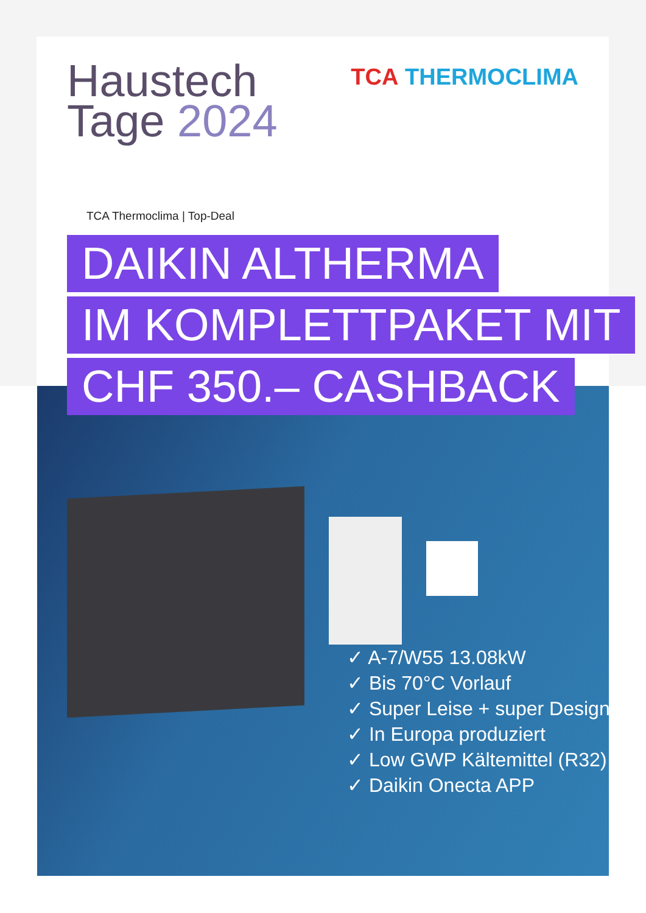Haustech
Tage 2024
TCA THERMOCLIMA
TCA Thermoclima | Top-Deal
DAIKIN ALTHERMA
IM KOMPLETTPAKET MIT
CHF 350.– CASHBACK
✓ A-7/W55 13.08kW
✓ Bis 70°C Vorlauf
✓ Super Leise + super Design
✓ In Europa produziert
✓ Low GWP Kältemittel (R32)
✓ Daikin Onecta APP